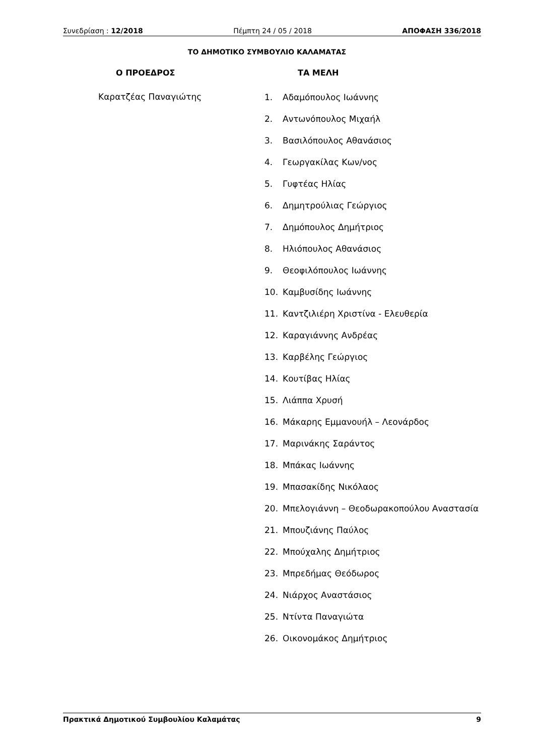Συνεδρίαση : 12/2018 Πέμπτη 24 / 05 / 2018 ΑΠΟΦΑΣΗ 336/2018
ΤΟ ΔΗΜΟΤΙΚΟ ΣΥΜΒΟΥΛΙΟ ΚΑΛΑΜΑΤΑΣ
Ο ΠΡΟΕΔΡΟΣ
Καρατζέας Παναγιώτης
ΤΑ ΜΕΛΗ
1. Αδαμόπουλος Ιωάννης
2. Αντωνόπουλος Μιχαήλ
3. Βασιλόπουλος Αθανάσιος
4. Γεωργακίλας Κων/νος
5. Γυφτέας Ηλίας
6. Δημητρούλιας Γεώργιος
7. Δημόπουλος Δημήτριος
8. Ηλιόπουλος Αθανάσιος
9. Θεοφιλόπουλος Ιωάννης
10. Καμβυσίδης Ιωάννης
11. Καντζιλιέρη Χριστίνα - Ελευθερία
12. Καραγιάννης Ανδρέας
13. Καρβέλης Γεώργιος
14. Κουτίβας Ηλίας
15. Λιάππα Χρυσή
16. Μάκαρης Εμμανουήλ – Λεονάρδος
17. Μαρινάκης Σαράντος
18. Μπάκας Ιωάννης
19. Μπασακίδης Νικόλαος
20. Μπελογιάννη – Θεοδωρακοπούλου Αναστασία
21. Μπουζιάνης Παύλος
22. Μπούχαλης Δημήτριος
23. Μπρεδήμας Θεόδωρος
24. Νιάρχος Αναστάσιος
25. Ντίντα Παναγιώτα
26. Οικονομάκος Δημήτριος
Πρακτικά Δημοτικού Συμβουλίου Καλαμάτας 9